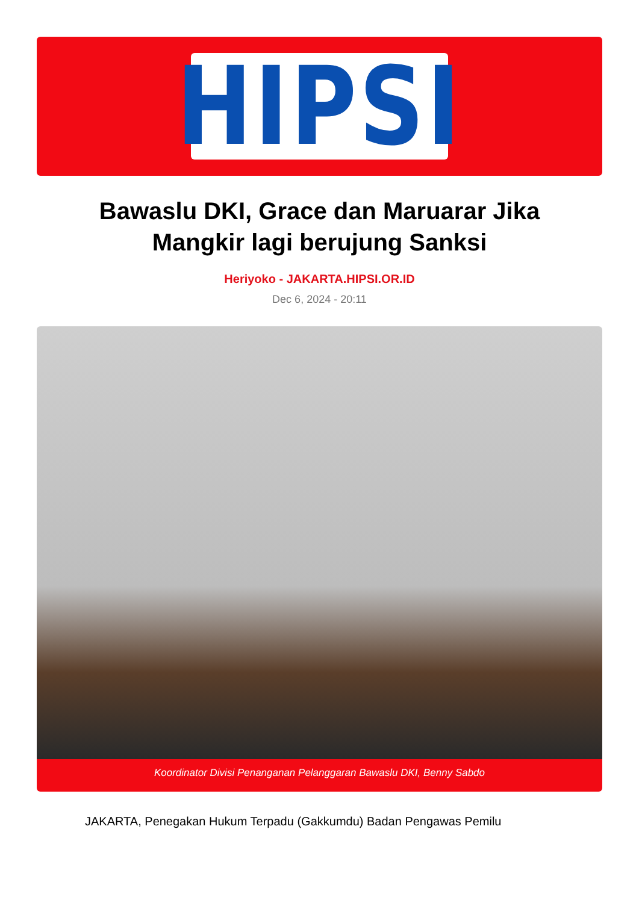HIPSI
Bawaslu DKI, Grace dan Maruarar Jika Mangkir lagi berujung Sanksi
Heriyoko - JAKARTA.HIPSI.OR.ID
Dec 6, 2024 - 20:11
Koordinator Divisi Penanganan Pelanggaran Bawaslu DKI, Benny Sabdo
JAKARTA, Penegakan Hukum Terpadu (Gakkumdu) Badan Pengawas Pemilu